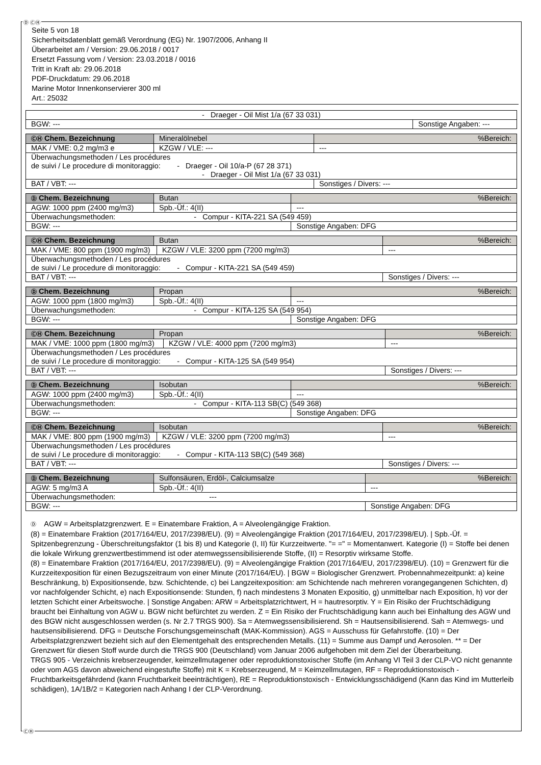Ⓓ ⒸⒽ
Seite 5 von 18
Sicherheitsdatenblatt gemäß Verordnung (EG) Nr. 1907/2006, Anhang II
Überarbeitet am / Version: 29.06.2018 / 0017
Ersetzt Fassung vom / Version: 23.03.2018 / 0016
Tritt in Kraft ab: 29.06.2018
PDF-Druckdatum: 29.06.2018
Marine Motor Innenkonservierer 300 ml
Art.: 25032
| - Draeger - Oil Mist 1/a (67 33 031) | |
| BGW: --- | Sonstige Angaben: --- |
| ⒸⒽ Chem. Bezeichnung | Mineralölnebel | | %Bereich: |
| MAK / VME: 0,2 mg/m3 e | | KZGW / VLE: --- | --- |
| Überwachungsmethoden / Les procédures de suivi / Le procedure di monitoraggio: - Draeger - Oil 10/a-P (67 28 371) - Draeger - Oil Mist 1/a (67 33 031) | | | |
| BAT / VBT: --- | | | Sonstiges / Divers: --- |
| Ⓓ Chem. Bezeichnung | Butan | | %Bereich: |
| AGW: 1000 ppm (2400 mg/m3) | | Spb.-Üf.: 4(II) | --- |
| Überwachungsmethoden: - Compur - KITA-221 SA (549 459) | | | |
| BGW: --- | | | Sonstige Angaben: DFG |
| ⒸⒽ Chem. Bezeichnung | Butan | | %Bereich: |
| MAK / VME: 800 ppm (1900 mg/m3) | | KZGW / VLE: 3200 ppm (7200 mg/m3) | --- |
| Überwachungsmethoden / Les procédures de suivi / Le procedure di monitoraggio: - Compur - KITA-221 SA (549 459) | | | |
| BAT / VBT: --- | | | Sonstiges / Divers: --- |
| Ⓓ Chem. Bezeichnung | Propan | | %Bereich: |
| AGW: 1000 ppm (1800 mg/m3) | | Spb.-Üf.: 4(II) | --- |
| Überwachungsmethoden: - Compur - KITA-125 SA (549 954) | | | |
| BGW: --- | | | Sonstige Angaben: DFG |
| ⒸⒽ Chem. Bezeichnung | Propan | | %Bereich: |
| MAK / VME: 1000 ppm (1800 mg/m3) | | KZGW / VLE: 4000 ppm (7200 mg/m3) | --- |
| Überwachungsmethoden / Les procédures de suivi / Le procedure di monitoraggio: - Compur - KITA-125 SA (549 954) | | | |
| BAT / VBT: --- | | | Sonstiges / Divers: --- |
| Ⓓ Chem. Bezeichnung | Isobutan | | %Bereich: |
| AGW: 1000 ppm (2400 mg/m3) | | Spb.-Üf.: 4(II) | --- |
| Überwachungsmethoden: - Compur - KITA-113 SB(C) (549 368) | | | |
| BGW: --- | | | Sonstige Angaben: DFG |
| ⒸⒽ Chem. Bezeichnung | Isobutan | | %Bereich: |
| MAK / VME: 800 ppm (1900 mg/m3) | | KZGW / VLE: 3200 ppm (7200 mg/m3) | --- |
| Überwachungsmethoden / Les procédures de suivi / Le procedure di monitoraggio: - Compur - KITA-113 SB(C) (549 368) | | | |
| BAT / VBT: --- | | | Sonstiges / Divers: --- |
| Ⓓ Chem. Bezeichnung | Sulfonsäuren, Erdöl-, Calciumsalze | | %Bereich: |
| AGW: 5 mg/m3 A | | Spb.-Üf.: 4(II) | --- |
| Überwachungsmethoden: --- | | | |
| BGW: --- | | | Sonstige Angaben: DFG |
Ⓓ AGW = Arbeitsplatzgrenzwert. E = Einatembare Fraktion, A = Alveolengängige Fraktion.
(8) = Einatembare Fraktion (2017/164/EU, 2017/2398/EU). (9) = Alveolengängige Fraktion (2017/164/EU, 2017/2398/EU). | Spb.-Üf. = Spitzenbegrenzung - Überschreitungsfaktor (1 bis 8) und Kategorie (I, II) für Kurzzeitwerte. "= =" = Momentanwert. Kategorie (I) = Stoffe bei denen die lokale Wirkung grenzwertbestimmend ist oder atemwegssensibilisierende Stoffe, (II) = Resorptiv wirksame Stoffe.
(8) = Einatembare Fraktion (2017/164/EU, 2017/2398/EU). (9) = Alveolengängige Fraktion (2017/164/EU, 2017/2398/EU). (10) = Grenzwert für die Kurzzeitexposition für einen Bezugszeitraum von einer Minute (2017/164/EU). | BGW = Biologischer Grenzwert. Probennahmezeitpunkt: a) keine Beschränkung, b) Expositionsende, bzw. Schichtende, c) bei Langzeitexposition: am Schichtende nach mehreren vorangegangenen Schichten, d) vor nachfolgender Schicht, e) nach Expositionsende: Stunden, f) nach mindestens 3 Monaten Expositio, g) unmittelbar nach Exposition, h) vor der letzten Schicht einer Arbeitswoche. | Sonstige Angaben: ARW = Arbeitsplatzrichtwert, H = hautresorptiv. Y = Ein Risiko der Fruchtschädigung braucht bei Einhaltung von AGW u. BGW nicht befürchtet zu werden. Z = Ein Risiko der Fruchtschädigung kann auch bei Einhaltung des AGW und des BGW nicht ausgeschlossen werden (s. Nr 2.7 TRGS 900). Sa = Atemwegssensibilisierend. Sh = Hautsensibilisierend. Sah = Atemwegs- und hautsensibilisierend. DFG = Deutsche Forschungsgemeinschaft (MAK-Kommission). AGS = Ausschuss für Gefahrstoffe. (10) = Der Arbeitsplatzgrenzwert bezieht sich auf den Elementgehalt des entsprechenden Metalls. (11) = Summe aus Dampf und Aerosolen. ** = Der Grenzwert für diesen Stoff wurde durch die TRGS 900 (Deutschland) vom Januar 2006 aufgehoben mit dem Ziel der Überarbeitung.
TRGS 905 - Verzeichnis krebserzeugender, keimzellmutagener oder reproduktionstoxischer Stoffe (im Anhang VI Teil 3 der CLP-VO nicht genannte oder vom AGS davon abweichend eingestufte Stoffe) mit K = Krebserzeugend, M = Keimzellmutagen, RF = Reproduktionstoxisch - Fruchtbarkeitsgefährdend (kann Fruchtbarkeit beeinträchtigen), RE = Reproduktionstoxisch - Entwicklungsschädigend (Kann das Kind im Mutterleib schädigen), 1A/1B/2 = Kategorien nach Anhang I der CLP-Verordnung.
ⒸⒽ